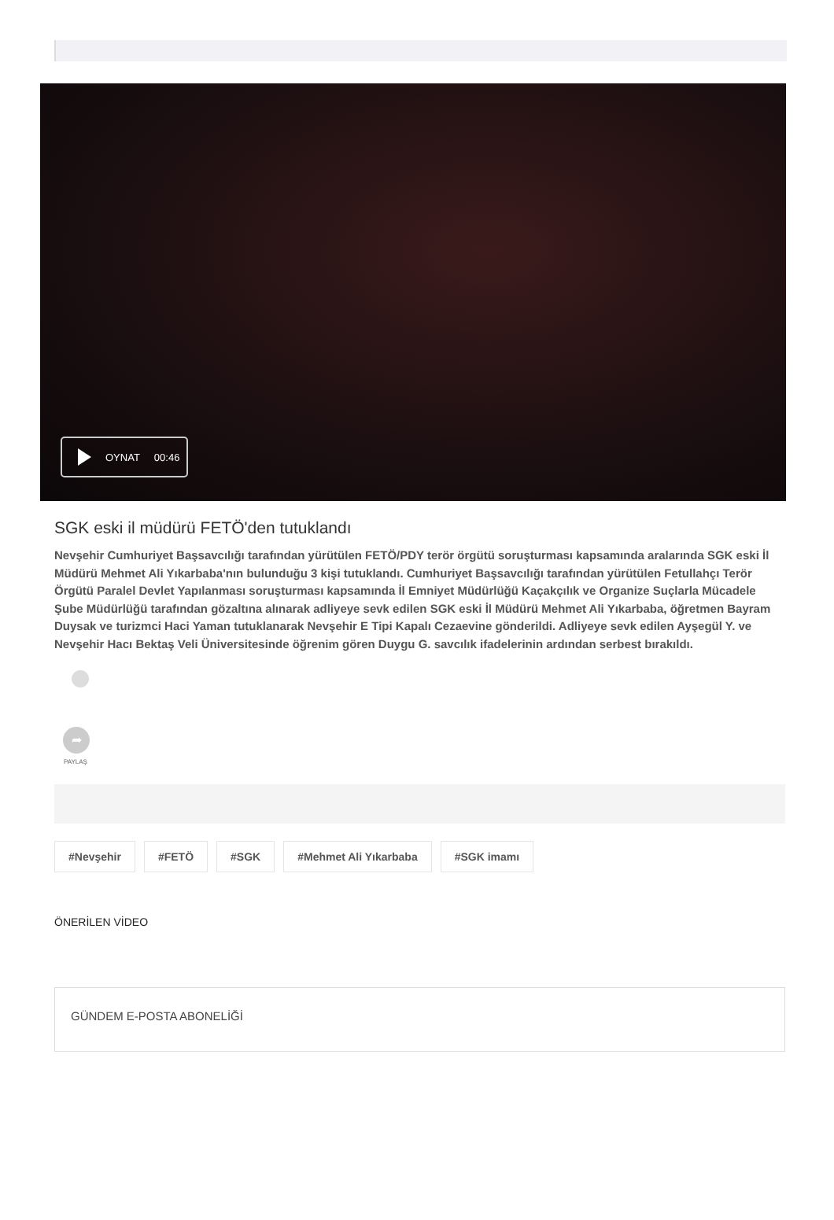OYNAT 00:46
SGK eski il müdürü FETÖ'den tutuklandı
Nevşehir Cumhuriyet Başsavcılığı tarafından yürütülen FETÖ/PDY terör örgütü soruşturması kapsamında aralarında SGK eski İl Müdürü Mehmet Ali Yıkarbaba'nın bulunduğu 3 kişi tutuklandı. Cumhuriyet Başsavcılığı tarafından yürütülen Fetullahçı Terör Örgütü Paralel Devlet Yapılanması soruşturması kapsamında İl Emniyet Müdürlüğü Kaçakçılık ve Organize Suçlarla Mücadele Şube Müdürlüğü tarafından gözaltına alınarak adliyeye sevk edilen SGK eski İl Müdürü Mehmet Ali Yıkarbaba, öğretmen Bayram Duysak ve turizmci Haci Yaman tutuklanarak Nevşehir E Tipi Kapalı Cezaevine gönderildi. Adliyeye sevk edilen Ayşegül Y. ve Nevşehir Hacı Bektaş Veli Üniversitesinde öğrenim gören Duygu G. savcılık ifadelerinin ardından serbest bırakıldı.
➦
PAYLAŞ
#Nevşehir #FETÖ #SGK #Mehmet Ali Yıkarbaba #SGK imamı
ÖNERİLEN VİDEO
GÜNDEM E-POSTA ABONELİĞİ